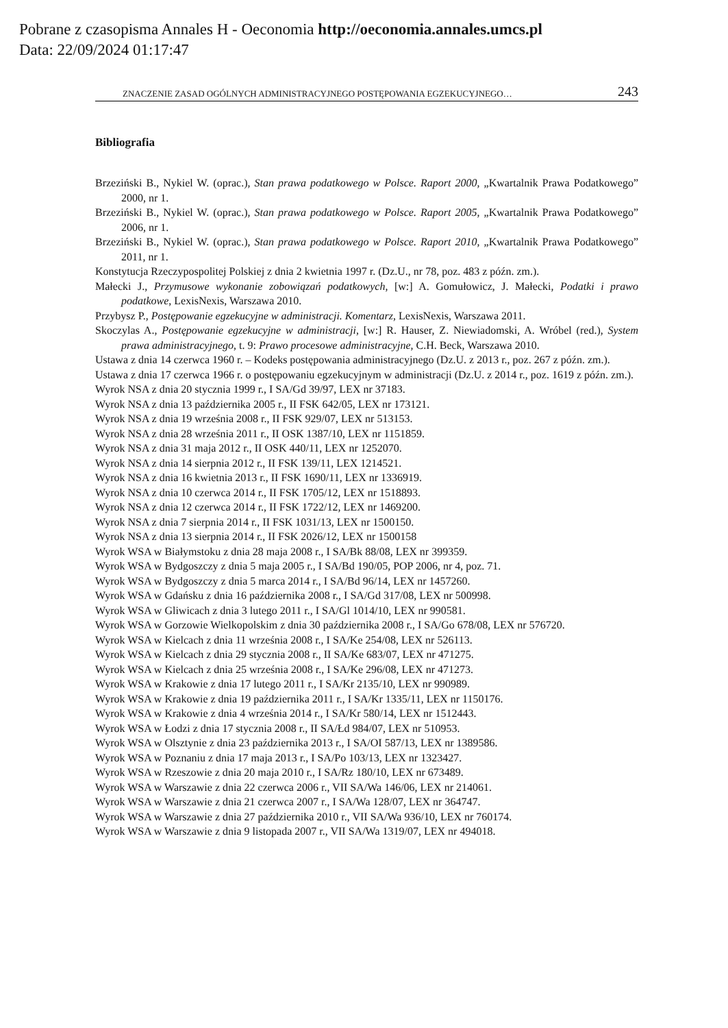Pobrane z czasopisma Annales H - Oeconomia http://oeconomia.annales.umcs.pl
Data: 22/09/2024 01:17:47
ZNACZENIE ZASAD OGÓLNYCH ADMINISTRACYJNEGO POSTĘPOWANIA EGZEKUCYJNEGO… 243
Bibliografia
Brzeziński B., Nykiel W. (oprac.), Stan prawa podatkowego w Polsce. Raport 2000, „Kwartalnik Prawa Podatkowego” 2000, nr 1.
Brzeziński B., Nykiel W. (oprac.), Stan prawa podatkowego w Polsce. Raport 2005, „Kwartalnik Prawa Podatkowego” 2006, nr 1.
Brzeziński B., Nykiel W. (oprac.), Stan prawa podatkowego w Polsce. Raport 2010, „Kwartalnik Prawa Podatkowego” 2011, nr 1.
Konstytucja Rzeczypospolitej Polskiej z dnia 2 kwietnia 1997 r. (Dz.U., nr 78, poz. 483 z późn. zm.).
Małecki J., Przymusowe wykonanie zobowiązań podatkowych, [w:] A. Gomułowicz, J. Małecki, Podatki i prawo podatkowe, LexisNexis, Warszawa 2010.
Przybysz P., Postępowanie egzekucyjne w administracji. Komentarz, LexisNexis, Warszawa 2011.
Skoczylas A., Postępowanie egzekucyjne w administracji, [w:] R. Hauser, Z. Niewiadomski, A. Wróbel (red.), System prawa administracyjnego, t. 9: Prawo procesowe administracyjne, C.H. Beck, Warszawa 2010.
Ustawa z dnia 14 czerwca 1960 r. – Kodeks postępowania administracyjnego (Dz.U. z 2013 r., poz. 267 z późn. zm.).
Ustawa z dnia 17 czerwca 1966 r. o postępowaniu egzekucyjnym w administracji (Dz.U. z 2014 r., poz. 1619 z późn. zm.).
Wyrok NSA z dnia 20 stycznia 1999 r., I SA/Gd 39/97, LEX nr 37183.
Wyrok NSA z dnia 13 października 2005 r., II FSK 642/05, LEX nr 173121.
Wyrok NSA z dnia 19 września 2008 r., II FSK 929/07, LEX nr 513153.
Wyrok NSA z dnia 28 września 2011 r., II OSK 1387/10, LEX nr 1151859.
Wyrok NSA z dnia 31 maja 2012 r., II OSK 440/11, LEX nr 1252070.
Wyrok NSA z dnia 14 sierpnia 2012 r., II FSK 139/11, LEX 1214521.
Wyrok NSA z dnia 16 kwietnia 2013 r., II FSK 1690/11, LEX nr 1336919.
Wyrok NSA z dnia 10 czerwca 2014 r., II FSK 1705/12, LEX nr 1518893.
Wyrok NSA z dnia 12 czerwca 2014 r., II FSK 1722/12, LEX nr 1469200.
Wyrok NSA z dnia 7 sierpnia 2014 r., II FSK 1031/13, LEX nr 1500150.
Wyrok NSA z dnia 13 sierpnia 2014 r., II FSK 2026/12, LEX nr 1500158
Wyrok WSA w Białymstoku z dnia 28 maja 2008 r., I SA/Bk 88/08, LEX nr 399359.
Wyrok WSA w Bydgoszczy z dnia 5 maja 2005 r., I SA/Bd 190/05, POP 2006, nr 4, poz. 71.
Wyrok WSA w Bydgoszczy z dnia 5 marca 2014 r., I SA/Bd 96/14, LEX nr 1457260.
Wyrok WSA w Gdańsku z dnia 16 października 2008 r., I SA/Gd 317/08, LEX nr 500998.
Wyrok WSA w Gliwicach z dnia 3 lutego 2011 r., I SA/Gl 1014/10, LEX nr 990581.
Wyrok WSA w Gorzowie Wielkopolskim z dnia 30 października 2008 r., I SA/Go 678/08, LEX nr 576720.
Wyrok WSA w Kielcach z dnia 11 września 2008 r., I SA/Ke 254/08, LEX nr 526113.
Wyrok WSA w Kielcach z dnia 29 stycznia 2008 r., II SA/Ke 683/07, LEX nr 471275.
Wyrok WSA w Kielcach z dnia 25 września 2008 r., I SA/Ke 296/08, LEX nr 471273.
Wyrok WSA w Krakowie z dnia 17 lutego 2011 r., I SA/Kr 2135/10, LEX nr 990989.
Wyrok WSA w Krakowie z dnia 19 października 2011 r., I SA/Kr 1335/11, LEX nr 1150176.
Wyrok WSA w Krakowie z dnia 4 września 2014 r., I SA/Kr 580/14, LEX nr 1512443.
Wyrok WSA w Łodzi z dnia 17 stycznia 2008 r., II SA/Łd 984/07, LEX nr 510953.
Wyrok WSA w Olsztynie z dnia 23 października 2013 r., I SA/OI 587/13, LEX nr 1389586.
Wyrok WSA w Poznaniu z dnia 17 maja 2013 r., I SA/Po 103/13, LEX nr 1323427.
Wyrok WSA w Rzeszowie z dnia 20 maja 2010 r., I SA/Rz 180/10, LEX nr 673489.
Wyrok WSA w Warszawie z dnia 22 czerwca 2006 r., VII SA/Wa 146/06, LEX nr 214061.
Wyrok WSA w Warszawie z dnia 21 czerwca 2007 r., I SA/Wa 128/07, LEX nr 364747.
Wyrok WSA w Warszawie z dnia 27 października 2010 r., VII SA/Wa 936/10, LEX nr 760174.
Wyrok WSA w Warszawie z dnia 9 listopada 2007 r., VII SA/Wa 1319/07, LEX nr 494018.